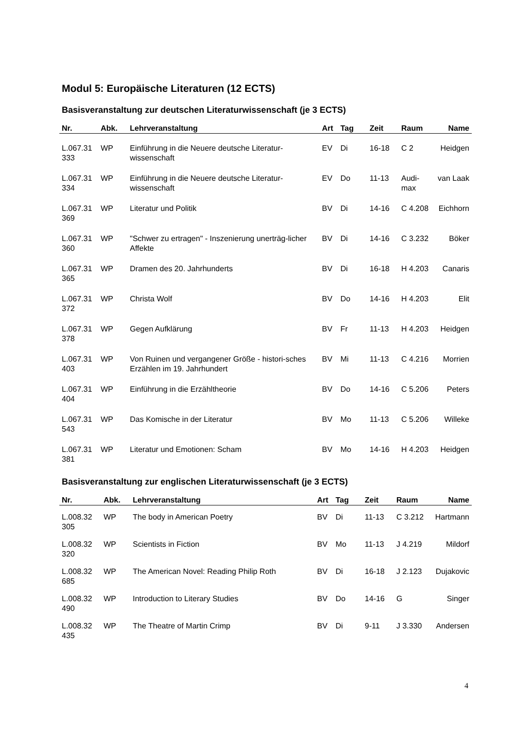Modul 5: Europäische Literaturen (12 ECTS)
Basisveranstaltung zur deutschen Literaturwissenschaft (je 3 ECTS)
| Nr. | Abk. | Lehrveranstaltung | Art | Tag | Zeit | Raum | Name |
| --- | --- | --- | --- | --- | --- | --- | --- |
| L.067.31 333 | WP | Einführung in die Neuere deutsche Literatur-wissenschaft | EV | Di | 16-18 | C 2 | Heidgen |
| L.067.31 334 | WP | Einführung in die Neuere deutsche Literatur-wissenschaft | EV | Do | 11-13 | Audi-max | van Laak |
| L.067.31 369 | WP | Literatur und Politik | BV | Di | 14-16 | C 4.208 | Eichhorn |
| L.067.31 360 | WP | "Schwer zu ertragen" - Inszenierung unerträg-licher Affekte | BV | Di | 14-16 | C 3.232 | Böker |
| L.067.31 365 | WP | Dramen des 20. Jahrhunderts | BV | Di | 16-18 | H 4.203 | Canaris |
| L.067.31 372 | WP | Christa Wolf | BV | Do | 14-16 | H 4.203 | Elit |
| L.067.31 378 | WP | Gegen Aufklärung | BV | Fr | 11-13 | H 4.203 | Heidgen |
| L.067.31 403 | WP | Von Ruinen und vergangener Größe - histori-sches Erzählen im 19. Jahrhundert | BV | Mi | 11-13 | C 4.216 | Morrien |
| L.067.31 404 | WP | Einführung in die Erzähltheorie | BV | Do | 14-16 | C 5.206 | Peters |
| L.067.31 543 | WP | Das Komische in der Literatur | BV | Mo | 11-13 | C 5.206 | Willeke |
| L.067.31 381 | WP | Literatur und Emotionen: Scham | BV | Mo | 14-16 | H 4.203 | Heidgen |
Basisveranstaltung zur englischen Literaturwissenschaft (je 3 ECTS)
| Nr. | Abk. | Lehrveranstaltung | Art | Tag | Zeit | Raum | Name |
| --- | --- | --- | --- | --- | --- | --- | --- |
| L.008.32 305 | WP | The body in American Poetry | BV | Di | 11-13 | C 3.212 | Hartmann |
| L.008.32 320 | WP | Scientists in Fiction | BV | Mo | 11-13 | J 4.219 | Mildorf |
| L.008.32 685 | WP | The American Novel: Reading Philip Roth | BV | Di | 16-18 | J 2.123 | Dujakovic |
| L.008.32 490 | WP | Introduction to Literary Studies | BV | Do | 14-16 | G | Singer |
| L.008.32 435 | WP | The Theatre of Martin Crimp | BV | Di | 9-11 | J 3.330 | Andersen |
4